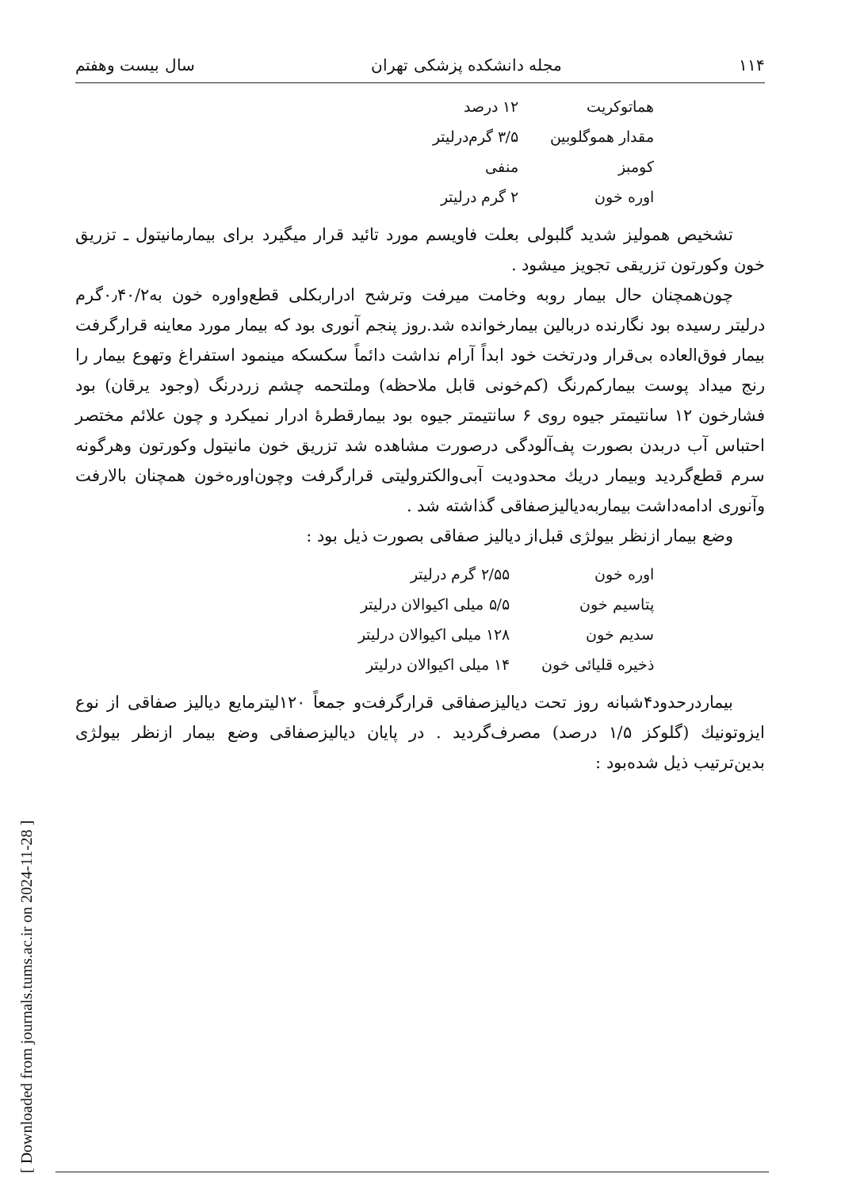[ Downloaded from journals.tums.ac.ir on 2024-11-28 ]
۱۱۴ مجله دانشکده پزشکی تهران سال بیست وهفتم
| هماتوکریت | ۱۲ درصد |
| مقدار هموگلوبین | ۳/۵ گرم‌درلیتر |
| کومبز | منفی |
| اوره خون | ۲ گرم درلیتر |
تشخیص همولیز شدید گلبولی بعلت فاویسم مورد تائید قرار میگیرد برای بیمارمانیتول ـ تزریق خون وکورتون تزریقی تجویز میشود .
چون‌همچنان حال بیمار روبه وخامت میرفت وترشح ادراربکلی قطع‌واوره خون به۰٫۴۰/۲گرم درلیتر رسیده بود نگارنده دربالین بیمارخوانده شد.روز پنجم آنوری بود که بیمار مورد معاینه قرارگرفت بیمار فوق‌العاده بی‌قرار ودرتخت خود ابداً آرام نداشت دائماً سکسکه مینمود استفراغ وتهوع بیمار را رنج میداد پوست بیمارکم‌رنگ (کم‌خونی قابل ملاحظه) وملتحمه چشم زرد‌رنگ (وجود یرقان) بود فشارخون ۱۲ سانتیمتر جیوه روی ۶ سانتیمتر جیوه بود بیمارقطرهٔ ادرار نمیکرد و چون علائم مختصر احتباس آب دربدن بصورت پف‌آلودگی درصورت مشاهده شد تزریق خون مانیتول وکورتون وهرگونه سرم قطع‌گردید وبیمار دریك محدودیت آبی‌والکترولیتی قرارگرفت وچون‌اوره‌خون همچنان بالارفت وآنوری ادامه‌داشت بیماربه‌دیالیزصفاقی گذاشته شد .
وضع بیمار ازنظر بیولژی قبل‌از دیالیز صفاقی بصورت ذیل بود :
| اوره خون | ۲/۵۵ گرم درلیتر |
| پتاسیم خون | ۵/۵ میلی اکیوالان درلیتر |
| سدیم خون | ۱۲۸ میلی اکیوالان درلیتر |
| ذخیره قلیائی خون | ۱۴ میلی اکیوالان درلیتر |
بیماردرحدود۴شبانه روز تحت دیالیزصفاقی قرارگرفت‌و جمعاً ۱۲۰لیترمایع دیالیز صفاقی از نوع ایزوتونیك (گلوکز ۱/۵ درصد) مصرف‌گردید . در پایان دیالیزصفاقی وضع بیمار ازنظر بیولژی بدین‌ترتیب ذیل شده‌بود :